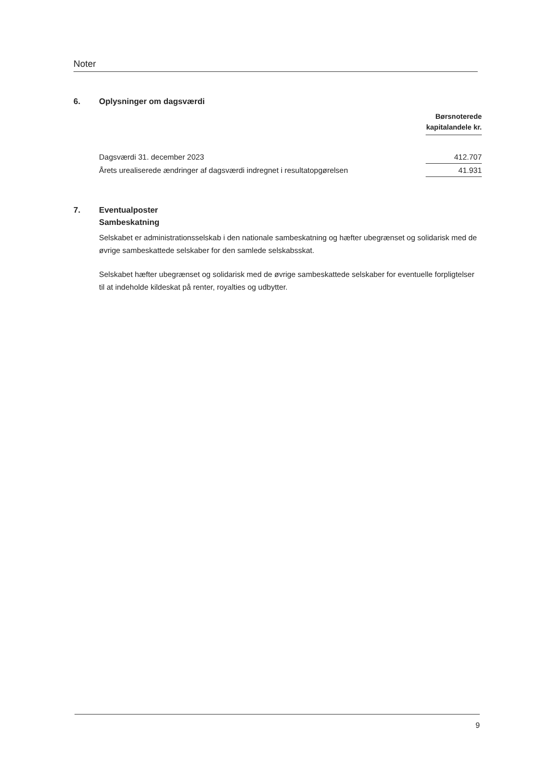Noter
6. Oplysninger om dagsværdi
| | Børsnoterede kapitalandele kr. |
| --- | --- |
| Dagsværdi 31. december 2023 | 412.707 |
| Årets urealiserede ændringer af dagsværdi indregnet i resultatopgørelsen | 41.931 |
7. Eventualposter
Sambeskatning
Selskabet er administrationsselskab i den nationale sambeskatning og hæfter ubegrænset og solidarisk med de øvrige sambeskattede selskaber for den samlede selskabsskat.
Selskabet hæfter ubegrænset og solidarisk med de øvrige sambeskattede selskaber for eventuelle forpligtelser til at indeholde kildeskat på renter, royalties og udbytter.
9